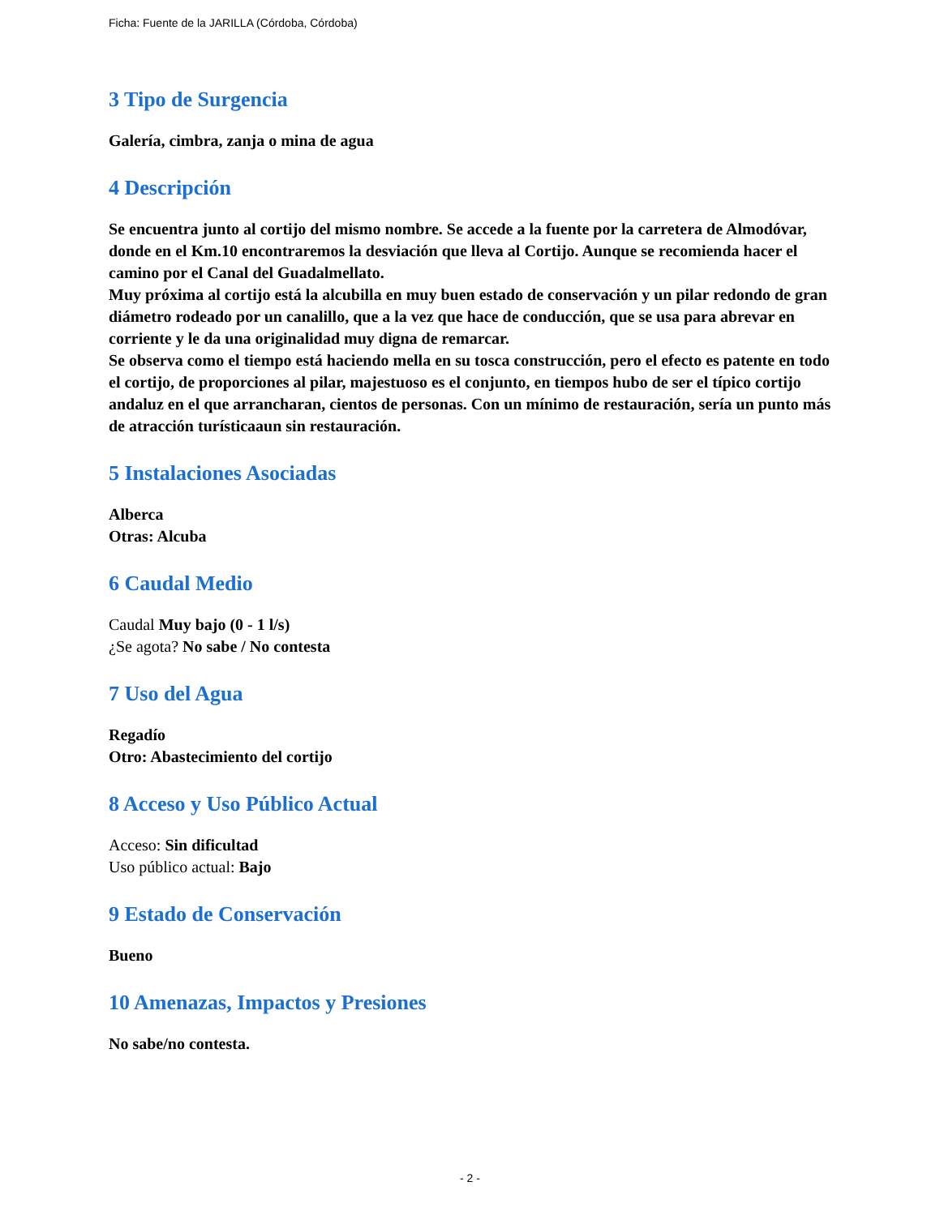Ficha: Fuente de la JARILLA (Córdoba, Córdoba)
3 Tipo de Surgencia
Galería, cimbra, zanja o mina de agua
4 Descripción
Se encuentra junto al cortijo del mismo nombre. Se accede a la fuente por la carretera de Almodóvar, donde en el Km.10 encontraremos la desviación que lleva al Cortijo. Aunque se recomienda hacer el camino por el Canal del Guadalmellato.
Muy próxima al cortijo está la alcubilla en muy buen estado de conservación y un pilar redondo de gran diámetro rodeado por un canalillo, que a la vez que hace de conducción, que se usa para abrevar en corriente y le da una originalidad muy digna de remarcar.
Se observa como el tiempo está haciendo mella en su tosca construcción, pero el efecto es patente en todo el cortijo, de proporciones al pilar, majestuoso es el conjunto, en tiempos hubo de ser el típico cortijo andaluz en el que arrancharan, cientos de personas. Con un mínimo de restauración, sería un punto más de atracción turísticaaun sin restauración.
5 Instalaciones Asociadas
Alberca
Otras: Alcuba
6 Caudal Medio
Caudal Muy bajo (0 - 1 l/s)
¿Se agota? No sabe / No contesta
7 Uso del Agua
Regadío
Otro: Abastecimiento del cortijo
8 Acceso y Uso Público Actual
Acceso: Sin dificultad
Uso público actual: Bajo
9 Estado de Conservación
Bueno
10 Amenazas, Impactos y Presiones
No sabe/no contesta.
- 2 -